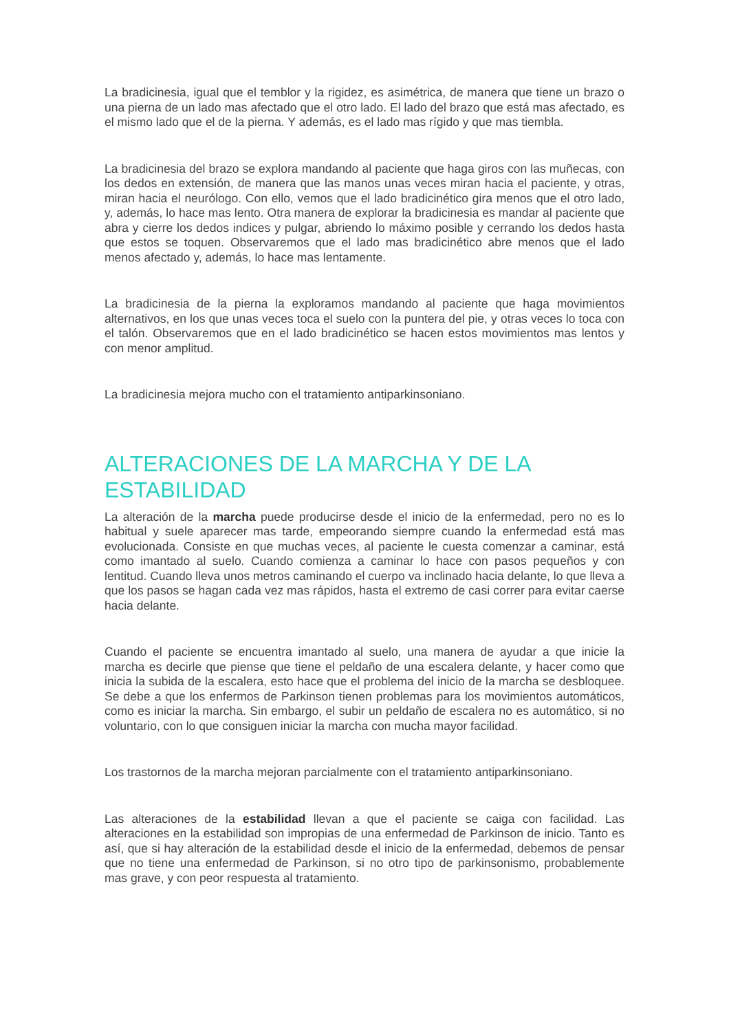La bradicinesia, igual que el temblor y la rigidez, es asimétrica, de manera que tiene un brazo o una pierna de un lado mas afectado que el otro lado. El lado del brazo que está mas afectado, es el mismo lado que el de la pierna. Y además, es el lado mas rígido y que mas tiembla.
La bradicinesia del brazo se explora mandando al paciente que haga giros con las muñecas, con los dedos en extensión, de manera que las manos unas veces miran hacia el paciente, y otras, miran hacia el neurólogo. Con ello, vemos que el lado bradicinético gira menos que el otro lado, y, además, lo hace mas lento. Otra manera de explorar la bradicinesia es mandar al paciente que abra y cierre los dedos indices y pulgar, abriendo lo máximo posible y cerrando los dedos hasta que estos se toquen. Observaremos que el lado mas bradicinético abre menos que el lado menos afectado y, además, lo hace mas lentamente.
La bradicinesia de la pierna la exploramos mandando al paciente que haga movimientos alternativos, en los que unas veces toca el suelo con la puntera del pie, y otras veces lo toca con el talón. Observaremos que en el lado bradicinético se hacen estos movimientos mas lentos y con menor amplitud.
La bradicinesia mejora mucho con el tratamiento antiparkinsoniano.
ALTERACIONES DE LA MARCHA Y DE LA ESTABILIDAD
La alteración de la marcha puede producirse desde el inicio de la enfermedad, pero no es lo habitual y suele aparecer mas tarde, empeorando siempre cuando la enfermedad está mas evolucionada. Consiste en que muchas veces, al paciente le cuesta comenzar a caminar, está como imantado al suelo. Cuando comienza a caminar lo hace con pasos pequeños y con lentitud. Cuando lleva unos metros caminando el cuerpo va inclinado hacia delante, lo que lleva a que los pasos se hagan cada vez mas rápidos, hasta el extremo de casi correr para evitar caerse hacia delante.
Cuando el paciente se encuentra imantado al suelo, una manera de ayudar a que inicie la marcha es decirle que piense que tiene el peldaño de una escalera delante, y hacer como que inicia la subida de la escalera, esto hace que el problema del inicio de la marcha se desbloquee. Se debe a que los enfermos de Parkinson tienen problemas para los movimientos automáticos, como es iniciar la marcha. Sin embargo, el subir un peldaño de escalera no es automático, si no voluntario, con lo que consiguen iniciar la marcha con mucha mayor facilidad.
Los trastornos de la marcha mejoran parcialmente con el tratamiento antiparkinsoniano.
Las alteraciones de la estabilidad llevan a que el paciente se caiga con facilidad. Las alteraciones en la estabilidad son impropias de una enfermedad de Parkinson de inicio. Tanto es así, que si hay alteración de la estabilidad desde el inicio de la enfermedad, debemos de pensar que no tiene una enfermedad de Parkinson, si no otro tipo de parkinsonismo, probablemente mas grave, y con peor respuesta al tratamiento.